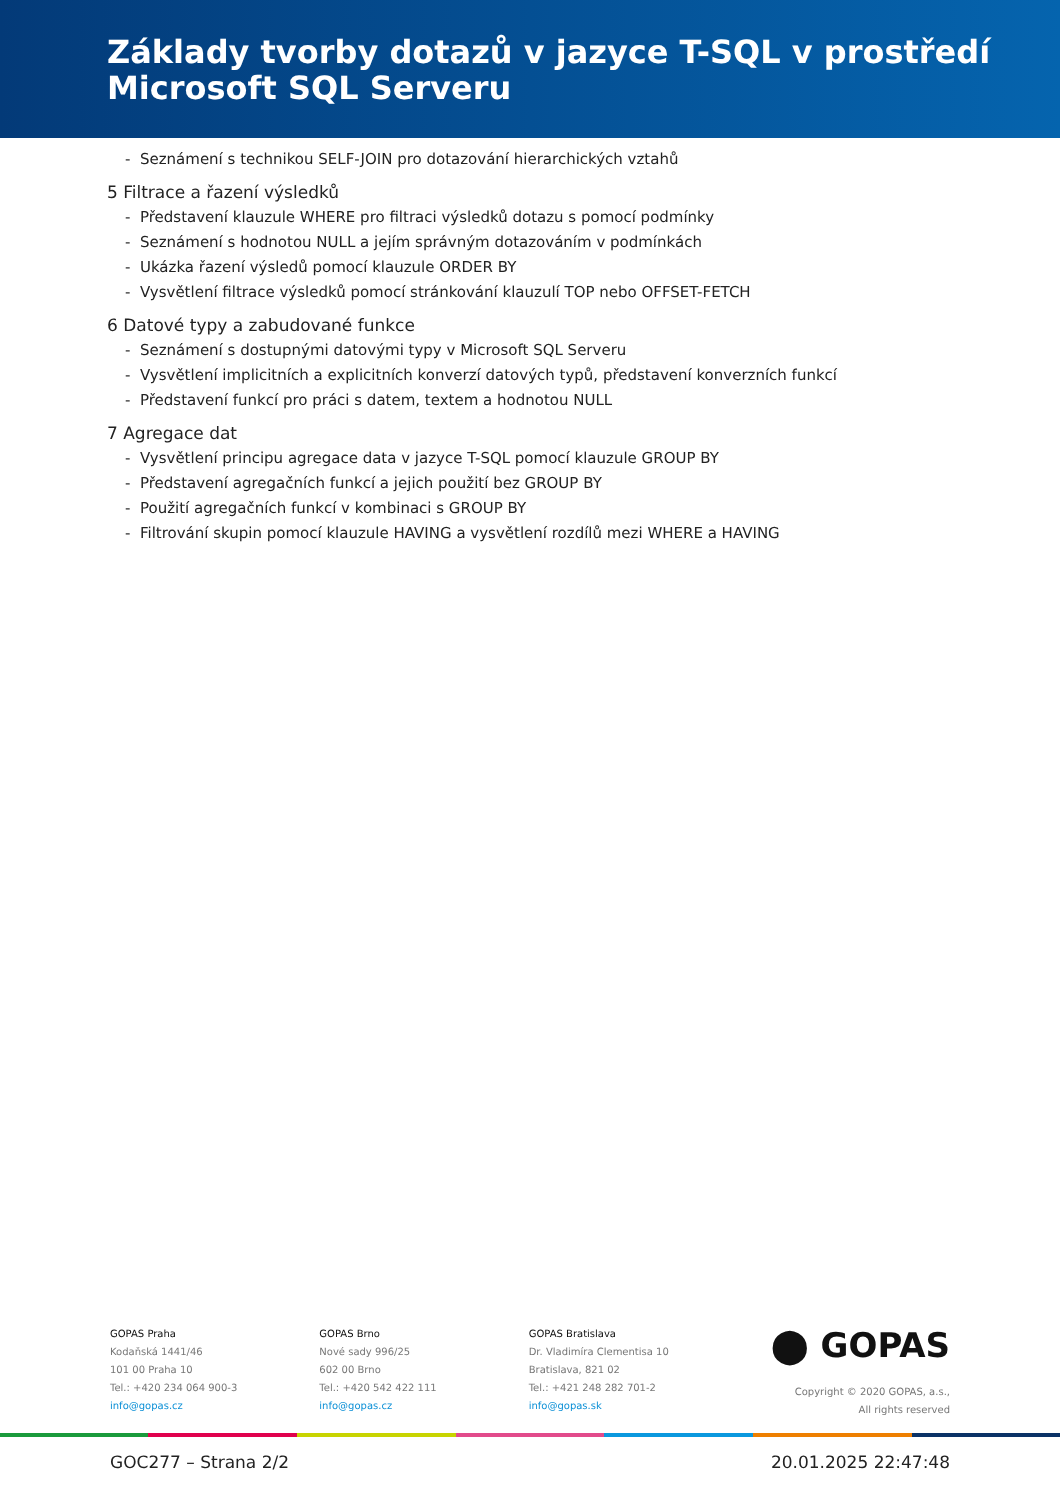Základy tvorby dotazů v jazyce T-SQL v prostředí
Microsoft SQL Serveru
- Seznámení s technikou SELF-JOIN pro dotazování hierarchických vztahů
5 Filtrace a řazení výsledků
- Představení klauzule WHERE pro filtraci výsledků dotazu s pomocí podmínky
- Seznámení s hodnotou NULL a jejím správným dotazováním v podmínkách
- Ukázka řazení výsledů pomocí klauzule ORDER BY
- Vysvětlení filtrace výsledků pomocí stránkování klauzulí TOP nebo OFFSET-FETCH
6 Datové typy a zabudované funkce
- Seznámení s dostupnými datovými typy v Microsoft SQL Serveru
- Vysvětlení implicitních a explicitních konverzí datových typů, představení konverzních funkcí
- Představení funkcí pro práci s datem, textem a hodnotou NULL
7 Agregace dat
- Vysvětlení principu agregace data v jazyce T-SQL pomocí klauzule GROUP BY
- Představení agregačních funkcí a jejich použití bez GROUP BY
- Použití agregačních funkcí v kombinaci s GROUP BY
- Filtrování skupin pomocí klauzule HAVING a vysvětlení rozdílů mezi WHERE a HAVING
GOPAS Praha
Kodaňská 1441/46
101 00 Praha 10
Tel.: +420 234 064 900-3
info@gopas.cz
GOPAS Brno
Nové sady 996/25
602 00 Brno
Tel.: +420 542 422 111
info@gopas.cz
GOPAS Bratislava
Dr. Vladimíra Clementisa 10
Bratislava, 821 02
Tel.: +421 248 282 701-2
info@gopas.sk
⬤ GOPAS
Copyright © 2020 GOPAS, a.s.,
All rights reserved
GOC277 – Strana 2/2 20.01.2025 22:47:48